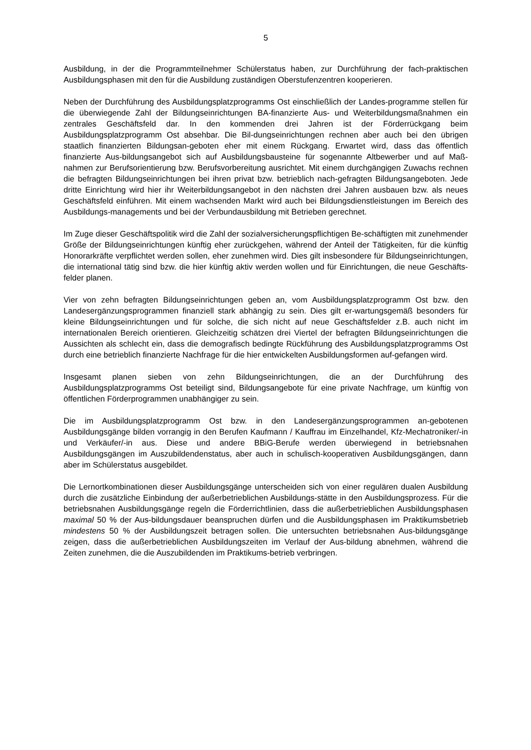5
Ausbildung, in der die Programmteilnehmer Schülerstatus haben, zur Durchführung der fach-praktischen Ausbildungsphasen mit den für die Ausbildung zuständigen Oberstufenzentren kooperieren.
Neben der Durchführung des Ausbildungsplatzprogramms Ost einschließlich der Landes-programme stellen für die überwiegende Zahl der Bildungseinrichtungen BA-finanzierte Aus- und Weiterbildungsmaßnahmen ein zentrales Geschäftsfeld dar. In den kommenden drei Jahren ist der Förderrückgang beim Ausbildungsplatzprogramm Ost absehbar. Die Bil-dungseinrichtungen rechnen aber auch bei den übrigen staatlich finanzierten Bildungsan-geboten eher mit einem Rückgang. Erwartet wird, dass das öffentlich finanzierte Aus-bildungsangebot sich auf Ausbildungsbausteine für sogenannte Altbewerber und auf Maß-nahmen zur Berufsorientierung bzw. Berufsvorbereitung ausrichtet. Mit einem durchgängigen Zuwachs rechnen die befragten Bildungseinrichtungen bei ihren privat bzw. betrieblich nach-gefragten Bildungsangeboten. Jede dritte Einrichtung wird hier ihr Weiterbildungsangebot in den nächsten drei Jahren ausbauen bzw. als neues Geschäftsfeld einführen. Mit einem wachsenden Markt wird auch bei Bildungsdienstleistungen im Bereich des Ausbildungs-managements und bei der Verbundausbildung mit Betrieben gerechnet.
Im Zuge dieser Geschäftspolitik wird die Zahl der sozialversicherungspflichtigen Be-schäftigten mit zunehmender Größe der Bildungseinrichtungen künftig eher zurückgehen, während der Anteil der Tätigkeiten, für die künftig Honorarkräfte verpflichtet werden sollen, eher zunehmen wird. Dies gilt insbesondere für Bildungseinrichtungen, die international tätig sind bzw. die hier künftig aktiv werden wollen und für Einrichtungen, die neue Geschäfts-felder planen.
Vier von zehn befragten Bildungseinrichtungen geben an, vom Ausbildungsplatzprogramm Ost bzw. den Landesergänzungsprogrammen finanziell stark abhängig zu sein. Dies gilt er-wartungsgemäß besonders für kleine Bildungseinrichtungen und für solche, die sich nicht auf neue Geschäftsfelder z.B. auch nicht im internationalen Bereich orientieren. Gleichzeitig schätzen drei Viertel der befragten Bildungseinrichtungen die Aussichten als schlecht ein, dass die demografisch bedingte Rückführung des Ausbildungsplatzprogramms Ost durch eine betrieblich finanzierte Nachfrage für die hier entwickelten Ausbildungsformen auf-gefangen wird.
Insgesamt planen sieben von zehn Bildungseinrichtungen, die an der Durchführung des Ausbildungsplatzprogramms Ost beteiligt sind, Bildungsangebote für eine private Nachfrage, um künftig von öffentlichen Förderprogrammen unabhängiger zu sein.
Die im Ausbildungsplatzprogramm Ost bzw. in den Landesergänzungsprogrammen an-gebotenen Ausbildungsgänge bilden vorrangig in den Berufen Kaufmann / Kauffrau im Einzelhandel, Kfz-Mechatroniker/-in und Verkäufer/-in aus. Diese und andere BBiG-Berufe werden überwiegend in betriebsnahen Ausbildungsgängen im Auszubildendenstatus, aber auch in schulisch-kooperativen Ausbildungsgängen, dann aber im Schülerstatus ausgebildet.
Die Lernortkombinationen dieser Ausbildungsgänge unterscheiden sich von einer regulären dualen Ausbildung durch die zusätzliche Einbindung der außerbetrieblichen Ausbildungs-stätte in den Ausbildungsprozess. Für die betriebsnahen Ausbildungsgänge regeln die Förderrichtlinien, dass die außerbetrieblichen Ausbildungsphasen maximal 50 % der Aus-bildungsdauer beanspruchen dürfen und die Ausbildungsphasen im Praktikumsbetrieb mindestens 50 % der Ausbildungszeit betragen sollen. Die untersuchten betriebsnahen Aus-bildungsgänge zeigen, dass die außerbetrieblichen Ausbildungszeiten im Verlauf der Aus-bildung abnehmen, während die Zeiten zunehmen, die die Auszubildenden im Praktikums-betrieb verbringen.